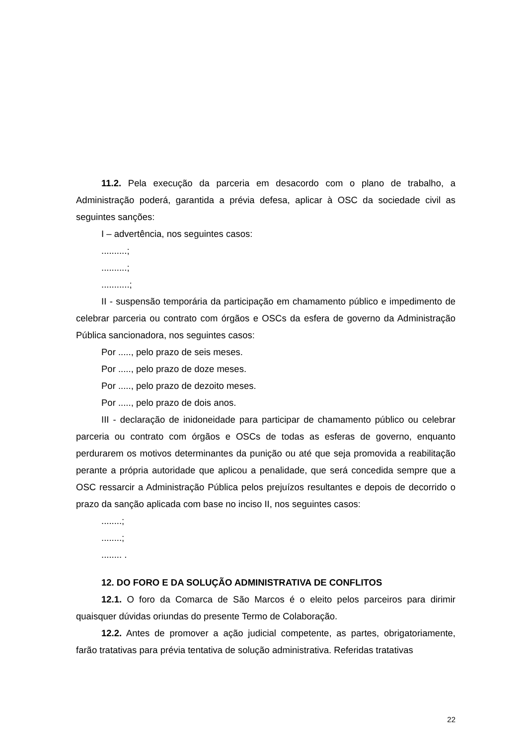11.2. Pela execução da parceria em desacordo com o plano de trabalho, a Administração poderá, garantida a prévia defesa, aplicar à OSC da sociedade civil as seguintes sanções:
I – advertência, nos seguintes casos:
..........;
..........;
...........;
II - suspensão temporária da participação em chamamento público e impedimento de celebrar parceria ou contrato com órgãos e OSCs da esfera de governo da Administração Pública sancionadora, nos seguintes casos:
Por ....., pelo prazo de seis meses.
Por ....., pelo prazo de doze meses.
Por ....., pelo prazo de dezoito meses.
Por ....., pelo prazo de dois anos.
III - declaração de inidoneidade para participar de chamamento público ou celebrar parceria ou contrato com órgãos e OSCs de todas as esferas de governo, enquanto perdurarem os motivos determinantes da punição ou até que seja promovida a reabilitação perante a própria autoridade que aplicou a penalidade, que será concedida sempre que a OSC ressarcir a Administração Pública pelos prejuízos resultantes e depois de decorrido o prazo da sanção aplicada com base no inciso II, nos seguintes casos:
........;
........;
........ .
12. DO FORO E DA SOLUÇÃO ADMINISTRATIVA DE CONFLITOS
12.1. O foro da Comarca de São Marcos é o eleito pelos parceiros para dirimir quaisquer dúvidas oriundas do presente Termo de Colaboração.
12.2. Antes de promover a ação judicial competente, as partes, obrigatoriamente, farão tratativas para prévia tentativa de solução administrativa. Referidas tratativas
22